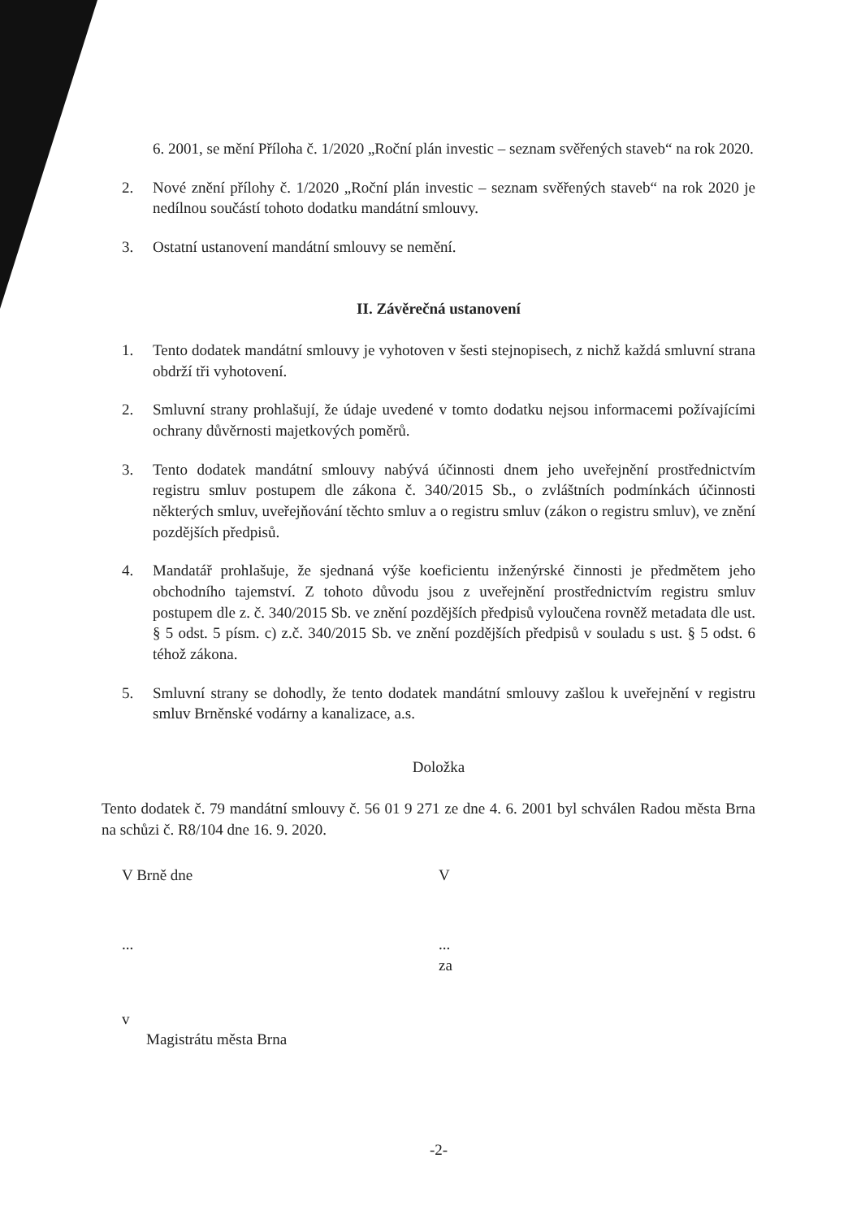6. 2001, se mění Příloha č. 1/2020 „Roční plán investic – seznam svěřených staveb“ na rok 2020.
2. Nové znění přílohy č. 1/2020 „Roční plán investic – seznam svěřených staveb“ na rok 2020 je nedílnou součástí tohoto dodatku mandátní smlouvy.
3. Ostatní ustanovení mandátní smlouvy se nemění.
II. Závěrečná ustanovení
1. Tento dodatek mandátní smlouvy je vyhotoven v šesti stejnopisech, z nichž každá smluvní strana obdrží tři vyhotovení.
2. Smluvní strany prohlašují, že údaje uvedené v tomto dodatku nejsou informacemi požívajícími ochrany důvěrnosti majetkových poměrů.
3. Tento dodatek mandátní smlouvy nabývá účinnosti dnem jeho uveřejnění prostřednictvím registru smluv postupem dle zákona č. 340/2015 Sb., o zvláštních podmínkách účinnosti některých smluv, uveřejňování těchto smluv a o registru smluv (zákon o registru smluv), ve znění pozdějších předpisů.
4. Mandatář prohlašuje, že sjednaná výše koeficientu inženýrské činnosti je předmětem jeho obchodního tajemství. Z tohoto důvodu jsou z uveřejnění prostřednictvím registru smluv postupem dle z. č. 340/2015 Sb. ve znění pozdějších předpisů vyloučena rovněž metadata dle ust. § 5 odst. 5 písm. c) z.č. 340/2015 Sb. ve znění pozdějších předpisů v souladu s ust. § 5 odst. 6 téhož zákona.
5. Smluvní strany se dohodly, že tento dodatek mandátní smlouvy zašlou k uveřejnění v registru smluv Brněnské vodárny a kanalizace, a.s.
Doložka
Tento dodatek č. 79 mandátní smlouvy č. 56 01 9 271 ze dne 4. 6. 2001 byl schválen Radou města Brna na schůzi č. R8/104 dne 16. 9. 2020.
V Brně dne V
... ...
za
v
Magistrátu města Brna
-2-